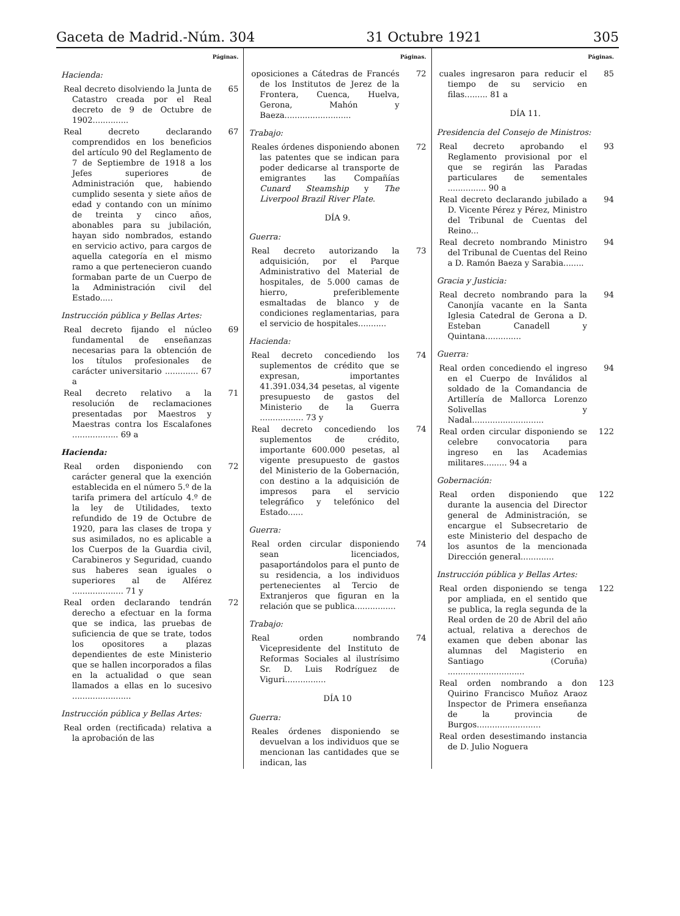Gaceta de Madrid.-Núm. 304 31 Octubre 1921 305
Páginas.
Hacienda:
Real decreto disolviendo la Junta de Catastro creada por el Real decreto de 9 de Octubre de 1902.............. 65
Real decreto declarando comprendidos en los beneficios del artículo 90 del Reglamento de 7 de Septiembre de 1918 a los Jefes superiores de Administración que, habiendo cumplido sesenta y siete años de edad y contando con un mínimo de treinta y cinco años, abonables para su jubilación, hayan sido nombrados, estando en servicio activo, para cargos de aquella categoría en el mismo ramo a que pertenecieron cuando formaban parte de un Cuerpo de la Administración civil del Estado..... 67
Instrucción pública y Bellas Artes:
Real decreto fijando el núcleo fundamental de enseñanzas necesarias para la obtención de los títulos profesionales de carácter universitario ............. 67 a 69
Real decreto relativo a la resolución de reclamaciones presentadas por Maestros y Maestras contra los Escalafones .................. 69 a 71
Hacienda:
Real orden disponiendo con carácter general que la exención establecida en el número 5.º de la tarifa primera del artículo 4.º de la ley de Utilidades, texto refundido de 19 de Octubre de 1920, para las clases de tropa y sus asimilados, no es aplicable a los Cuerpos de la Guardia civil, Carabineros y Seguridad, cuando sus haberes sean iguales o superiores al de Alférez .................... 71 y 72
Real orden declarando tendrán derecho a efectuar en la forma que se indica, las pruebas de suficiencia de que se trate, todos los opositores a plazas dependientes de este Ministerio que se hallen incorporados a filas en la actualidad o que sean llamados a ellas en lo sucesivo ....................... 72
Instrucción pública y Bellas Artes:
Real orden (rectificada) relativa a la aprobación de las
Páginas.
oposiciones a Cátedras de Francés de los Institutos de Jerez de la Frontera, Cuenca, Huelva, Gerona, Mahón y Baeza.......................... 72
Trabajo:
Reales órdenes disponiendo abonen las patentes que se indican para poder dedicarse al transporte de emigrantes las Compañías Cunard Steamship y The Liverpool Brazil River Plate. 72
DÍA 9.
Guerra:
Real decreto autorizando la adquisición, por el Parque Administrativo del Material de hospitales, de 5.000 camas de hierro, preferiblemente esmaltadas de blanco y de condiciones reglamentarias, para el servicio de hospitales........... 73
Hacienda:
Real decreto concediendo los suplementos de crédito que se expresan, importantes 41.391.034,34 pesetas, al vigente presupuesto de gastos del Ministerio de la Guerra ................. 73 y 74
Real decreto concediendo los suplementos de crédito, importante 600.000 pesetas, al vigente presupuesto de gastos del Ministerio de la Gobernación, con destino a la adquisición de impresos para el servicio telegráfico y telefónico del Estado...... 74
Guerra:
Real orden circular disponiendo sean licenciados, pasaportándolos para el punto de su residencia, a los individuos pertenecientes al Tercio de Extranjeros que figuran en la relación que se publica................ 74
Trabajo:
Real orden nombrando Vicepresidente del Instituto de Reformas Sociales al ilustrísimo Sr. D. Luis Rodríguez de Viguri................ 74
DÍA 10
Guerra:
Reales órdenes disponiendo se devuelvan a los individuos que se mencionan las cantidades que se indican, las
Páginas.
cuales ingresaron para reducir el tiempo de su servicio en filas......... 81 a 85
DÍA 11.
Presidencia del Consejo de Ministros:
Real decreto aprobando el Reglamento provisional por el que se regirán las Paradas particulares de sementales ............... 90 a 93
Real decreto declarando jubilado a D. Vicente Pérez y Pérez, Ministro del Tribunal de Cuentas del Reino... 94
Real decreto nombrando Ministro del Tribunal de Cuentas del Reino a D. Ramón Baeza y Sarabia........ 94
Gracia y Justicia:
Real decreto nombrando para la Canonjía vacante en la Santa Iglesia Catedral de Gerona a D. Esteban Canadell y Quintana.............. 94
Guerra:
Real orden concediendo el ingreso en el Cuerpo de Inválidos al soldado de la Comandancia de Artillería de Mallorca Lorenzo Solivellas y Nadal............................ 94
Real orden circular disponiendo se celebre convocatoria para ingreso en las Academias militares......... 94 a 122
Gobernación:
Real orden disponiendo que durante la ausencia del Director general de Administración, se encargue el Subsecretario de este Ministerio del despacho de los asuntos de la mencionada Dirección general............. 122
Instrucción pública y Bellas Artes:
Real orden disponiendo se tenga por ampliada, en el sentido que se publica, la regla segunda de la Real orden de 20 de Abril del año actual, relativa a derechos de examen que deben abonar las alumnas del Magisterio en Santiago (Coruña) .............................. 122
Real orden nombrando a don Quirino Francisco Muñoz Araoz Inspector de Primera enseñanza de la provincia de Burgos......................... 123
Real orden desestimando instancia de D. Julio Noguera